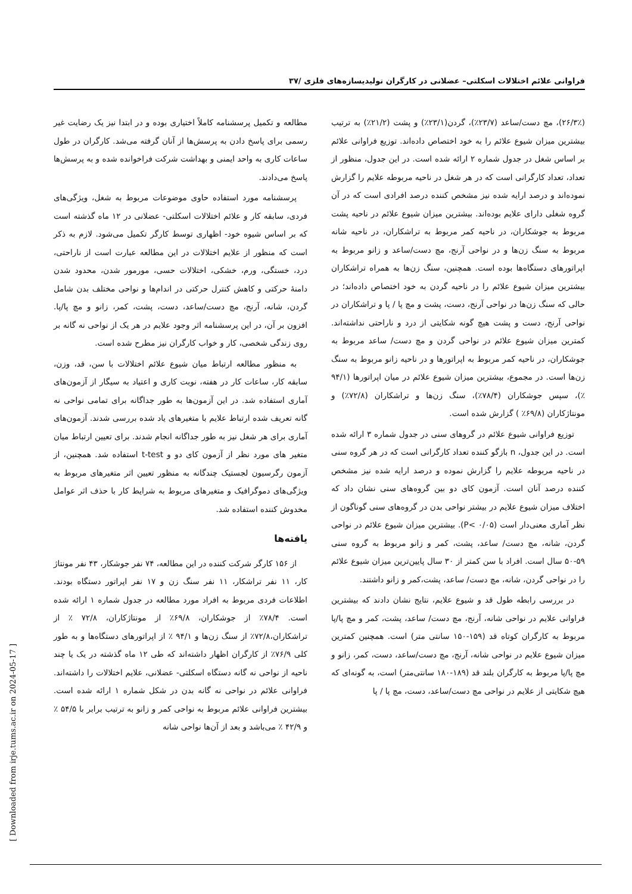فراوانی علائم اختلالات اسکلتی– عضلانی در کارگران تولیدیسازه‌های فلزی /۳۷
مطالعه و تکمیل پرسشنامه کاملاً اختیاری بوده و در ابتدا نیز یک رضایت غیر رسمی برای پاسخ دادن به پرسش‌ها از آنان گرفته می‌شد. کارگران در طول ساعات کاری به واحد ایمنی و بهداشت شرکت فراخوانده شده و به پرسش‌ها پاسخ می‌دادند.
پرسشنامه مورد استفاده حاوی موضوعات مربوط به شغل، ویژگی‌های فردی، سابقه کار و علائم اختلالات اسکلتی- عضلانی در ۱۲ ماه گذشته است که بر اساس شیوه خود- اظهاری توسط کارگر تکمیل می‌شود. لازم به ذکر است که منظور از علایم اختلالات در این مطالعه عبارت است از ناراحتی، درد، خستگی، ورم، خشکی، اختلالات حسی، مورمور شدن، محدود شدن دامنهٔ حرکتی و کاهش کنترل حرکتی در اندام‌ها و نواحی مختلف بدن شامل گردن، شانه، آرنج، مچ دست/ساعد، دست، پشت، کمر، زانو و مچ پا/پا. افزون بر آن، در این پرسشنامه اثر وجود علایم در هر یک از نواحی نه گانه بر روی زندگی شخصی، کار و خواب کارگران نیز مطرح شده است.
به منظور مطالعه ارتباط میان شیوع علائم اختلالات با سن، قد، وزن، سابقه کار، ساعات کار در هفته، نوبت کاری و اعتیاد به سیگار از آزمون‌های آماری استفاده شد. در این آزمون‌ها به طور جداگانه برای تمامی نواحی نه گانه تعریف شده ارتباط علایم با متغیرهای یاد شده بررسی شدند. آزمون‌های آماری برای هر شغل نیز به طور جداگانه انجام شدند. برای تعیین ارتباط میان متغیر های مورد نظر از آزمون کای دو و t-test استفاده شد. همچنین، از آزمون رگرسیون لجستیک چندگانه به منظور تعیین اثر متغیرهای مربوط به ویژگی‌های دموگرافیک و متغیرهای مربوط به شرایط کار با حذف اثر عوامل مخدوش کننده استفاده شد.
یافته‌ها
از ۱۵۶ کارگر شرکت کننده در این مطالعه، ۷۴ نفر جوشکار، ۴۳ نفر مونتاژ کار، ۱۱ نفر تراشکار، ۱۱ نفر سنگ زن و ۱۷ نفر اپراتور دستگاه بودند. اطلاعات فردی مربوط به افراد مورد مطالعه در جدول شماره ۱ ارائه شده است. ۷۸/۴٪ از جوشکاران، ۶۹/۸٪ از مونتاژکاران، ۷۲/۸ ٪ از تراشکاران،۷۲/۸٪ از سنگ زن‌ها و ۹۴/۱ ٪ از اپراتورهای دستگاه‌ها و به طور کلی ۷۶/۹٪ از کارگران اظهار داشته‌اند که طی ۱۲ ماه گذشته در یک یا چند ناحیه از نواحی نه گانه دستگاه اسکلتی- عضلانی، علایم اختلالات را داشته‌اند. فراوانی علائم در نواحی نه گانه بدن در شکل شماره ۱ ارائه شده است. بیشترین فراوانی علائم مربوط به نواحی کمر و زانو به ترتیب برابر با ۵۴/۵ ٪ و ۴۲/۹ ٪ می‌باشد و بعد از آن‌ها نواحی شانه
(۲۶/۳٪)، مچ دست/ساعد (۲۳/۷٪)، گردن(۲۳/۱٪) و پشت (۲۱/۲٪) به ترتیب بیشترین میزان شیوع علائم را به خود اختصاص داده‌اند. توزیع فراوانی علائم بر اساس شغل در جدول شماره ۲ ارائه شده است. در این جدول، منظور از تعداد، تعداد کارگرانی است که در هر شغل در ناحیه مربوطه علایم را گزارش نموده‌اند و درصد ارایه شده نیز مشخص کننده درصد افرادی است که در آن گروه شغلی دارای علایم بوده‌اند. بیشترین میزان شیوع علائم در ناحیه پشت مربوط به جوشکاران، در ناحیه کمر مربوط به تراشکاران، در ناحیه شانه مربوط به سنگ زن‌ها و در نواحی آرنج، مچ دست/ساعد و زانو مربوط به اپراتورهای دستگاه‌ها بوده است. همچنین، سنگ زن‌ها به همراه تراشکاران بیشترین میزان شیوع علائم را در ناحیه گردن به خود اختصاص داده‌اند؛ در حالی که سنگ زن‌ها در نواحی آرنج، دست، پشت و مچ پا / پا و تراشکاران در نواحی آرنج، دست و پشت هیچ گونه شکایتی از درد و ناراحتی نداشته‌اند. کمترین میزان شیوع علائم در نواحی گردن و مچ دست/ ساعد مربوط به جوشکاران، در ناحیه کمر مربوط به اپراتورها و در ناحیه زانو مربوط به سنگ زن‌ها است. در مجموع، بیشترین میزان شیوع علائم در میان اپراتورها (۹۴/۱ ٪)، سپس جوشکاران (۷۸/۴٪)، سنگ زن‌ها و تراشکاران (۷۲/۸٪) و مونتاژکاران (۶۹/۸٪ ) گزارش شده است.
توزیع فراوانی شیوع علائم در گروهای سنی در جدول شماره ۳ ارائه شده است. در این جدول، n بازگو کننده تعداد کارگرانی است که در هر گروه سنی در ناحیه مربوطه علایم را گزارش نموده و درصد ارایه شده نیز مشخص کننده درصد آنان است. آزمون کای دو بین گروه‌های سنی نشان داد که اختلاف میزان شیوع علایم در بیشتر نواحی بدن در گروه‌های سنی گوناگون از نظر آماری معنی‌دار است (P< ۰/۰۵). بیشترین میزان شیوع علائم در نواحی گردن، شانه، مچ دست/ ساعد، پشت، کمر و زانو مربوط به گروه سنی ۵۹-۵۰ سال است. افراد با سن کمتر از ۳۰ سال پایین‌ترین میزان شیوع علائم را در نواحی گردن، شانه، مچ دست/ ساعد، پشت،کمر و زانو داشتند.
در بررسی رابطه طول قد و شیوع علایم، نتایج نشان دادند که بیشترین فراوانی علایم در نواحی شانه، آرنج، مچ دست/ ساعد، پشت، کمر و مچ پا/پا مربوط به کارگران کوتاه قد (۱۵۹-۱۵۰ سانتی متر) است. همچنین کمترین میزان شیوع علایم در نواحی شانه، آرنج، مچ دست/ساعد، دست، کمر، زانو و مچ پا/پا مربوط به کارگران بلند قد (۱۸۹-۱۸۰ سانتی‌متر) است، به گونه‌ای که هیچ شکایتی از علایم در نواحی مچ دست/ساعد، دست، مچ پا / پا
[ Downloaded from irje.tums.ac.ir on 2024-05-17 ]